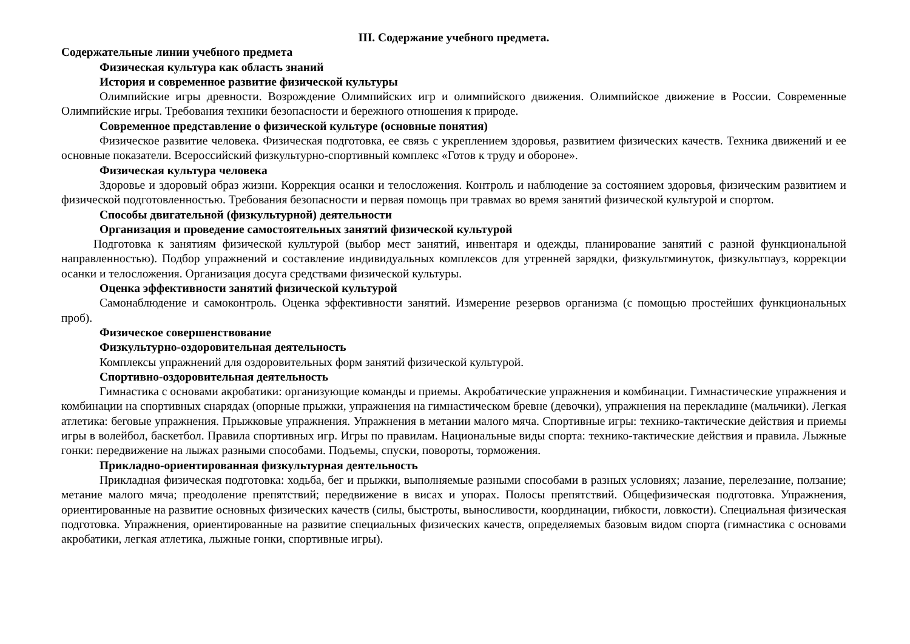III. Содержание учебного предмета.
Содержательные линии учебного предмета
Физическая культура как область знаний
История и современное развитие физической культуры
Олимпийские игры древности. Возрождение Олимпийских игр и олимпийского движения. Олимпийское движение в России. Современные Олимпийские игры. Требования техники безопасности и бережного отношения к природе.
Современное представление о физической культуре (основные понятия)
Физическое развитие человека. Физическая подготовка, ее связь с укреплением здоровья, развитием физических качеств. Техника движений и ее основные показатели. Всероссийский физкультурно-спортивный комплекс «Готов к труду и обороне».
Физическая культура человека
Здоровье и здоровый образ жизни. Коррекция осанки и телосложения. Контроль и наблюдение за состоянием здоровья, физическим развитием и физической подготовленностью. Требования безопасности и первая помощь при травмах во время занятий физической культурой и спортом.
Способы двигательной (физкультурной) деятельности
Организация и проведение самостоятельных занятий физической культурой
Подготовка к занятиям физической культурой (выбор мест занятий, инвентаря и одежды, планирование занятий с разной функциональной направленностью). Подбор упражнений и составление индивидуальных комплексов для утренней зарядки, физкультминуток, физкультпауз, коррекции осанки и телосложения. Организация досуга средствами физической культуры.
Оценка эффективности занятий физической культурой
Самонаблюдение и самоконтроль. Оценка эффективности занятий. Измерение резервов организма (с помощью простейших функциональных проб).
Физическое совершенствование
Физкультурно-оздоровительная деятельность
Комплексы упражнений для оздоровительных форм занятий физической культурой.
Спортивно-оздоровительная деятельность
Гимнастика с основами акробатики: организующие команды и приемы. Акробатические упражнения и комбинации. Гимнастические упражнения и комбинации на спортивных снарядах (опорные прыжки, упражнения на гимнастическом бревне (девочки), упражнения на перекладине (мальчики). Легкая атлетика: беговые упражнения. Прыжковые упражнения. Упражнения в метании малого мяча. Спортивные игры: технико-тактические действия и приемы игры в волейбол, баскетбол. Правила спортивных игр. Игры по правилам. Национальные виды спорта: технико-тактические действия и правила. Лыжные гонки: передвижение на лыжах разными способами. Подъемы, спуски, повороты, торможения.
Прикладно-ориентированная физкультурная деятельность
Прикладная физическая подготовка: ходьба, бег и прыжки, выполняемые разными способами в разных условиях; лазание, перелезание, ползание; метание малого мяча; преодоление препятствий; передвижение в висах и упорах. Полосы препятствий. Общефизическая подготовка. Упражнения, ориентированные на развитие основных физических качеств (силы, быстроты, выносливости, координации, гибкости, ловкости). Специальная физическая подготовка. Упражнения, ориентированные на развитие специальных физических качеств, определяемых базовым видом спорта (гимнастика с основами акробатики, легкая атлетика, лыжные гонки, спортивные игры).